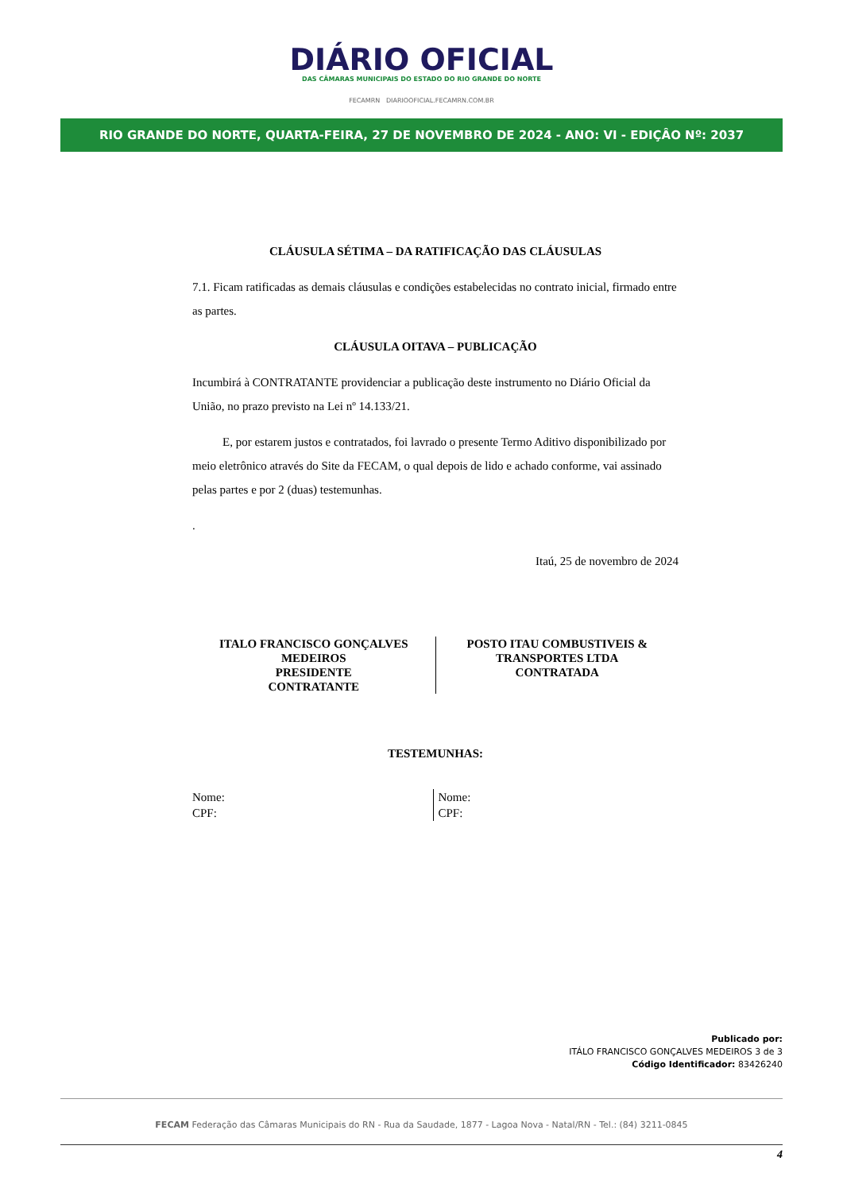DIÁRIO OFICIAL
DAS CÂMARAS MUNICIPAIS DO ESTADO DO RIO GRANDE DO NORTE
FECAMRN DIARIOOFICIAL.FECAMRN.COM.BR
RIO GRANDE DO NORTE, QUARTA-FEIRA, 27 DE NOVEMBRO DE 2024 - ANO: VI - EDIÇÂO Nº: 2037
CLÁUSULA SÉTIMA – DA RATIFICAÇÃO DAS CLÁUSULAS
7.1. Ficam ratificadas as demais cláusulas e condições estabelecidas no contrato inicial, firmado entre as partes.
CLÁUSULA OITAVA – PUBLICAÇÃO
Incumbirá à CONTRATANTE providenciar a publicação deste instrumento no Diário Oficial da União, no prazo previsto na Lei nº 14.133/21.
E, por estarem justos e contratados, foi lavrado o presente Termo Aditivo disponibilizado por meio eletrônico através do Site da FECAM, o qual depois de lido e achado conforme, vai assinado pelas partes e por 2 (duas) testemunhas.
.
Itaú, 25 de novembro de 2024
ITALO FRANCISCO GONÇALVES MEDEIROS
PRESIDENTE
CONTRATANTE
POSTO ITAU COMBUSTIVEIS &
TRANSPORTES LTDA
CONTRATADA
TESTEMUNHAS:
Nome:
CPF:
Nome:
CPF:
Publicado por:
ITÁLO FRANCISCO GONÇALVES MEDEIROS 3 de 3
Código Identificador: 83426240
FECAM Federação das Câmaras Municipais do RN - Rua da Saudade, 1877 - Lagoa Nova - Natal/RN - Tel.: (84) 3211-0845
4